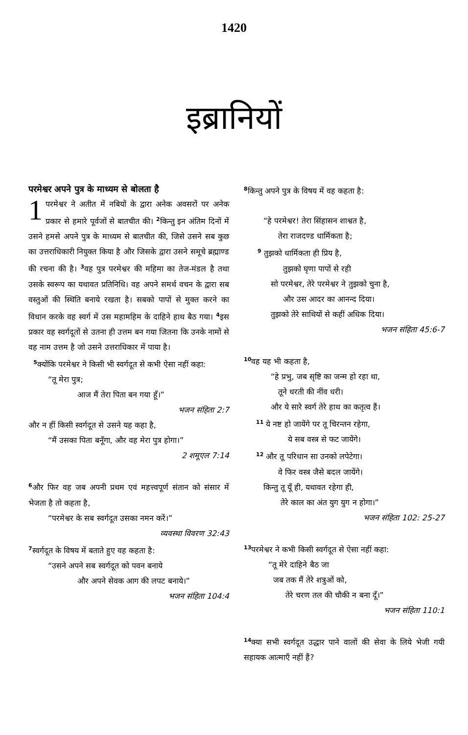1420
इब्रानियों
परमेश्वर अपने पुत्र के माध्यम से बोलता है
1 परमेश्वर ने अतीत में नबियों के द्वारा अनेक अवसरों पर अनेक प्रकार से हमारे पूर्वजों से बातचीत की। <sup>2</sup>किन्तु इन अंतिम दिनों में उसने हमसे अपने पुत्र के माध्यम से बातचीत की, जिसे उसने सब कुछ का उत्तराधिकारी नियुक्त किया है और जिसके द्वारा उसने समूचे ब्रह्माण्ड की रचना की है। <sup>3</sup>वह पुत्र परमेश्वर की महिमा का तेज-मंडल है तथा उसके स्वरूप का यथावत प्रतिनिधि। वह अपने समर्थ वचन के द्वारा सब वस्तुओं की स्थिति बनाये रखता है। सबको पापों से मुक्त करने का विधान करके वह स्वर्ग में उस महामहिम के दाहिने हाथ बैठ गया। <sup>4</sup>इस प्रकार वह स्वर्गदूतों से उतना ही उत्तम बन गया जितना कि उनके नामों से वह नाम उत्तम है जो उसने उत्तराधिकार में पाया है।
<sup>5</sup> क्योंकि परमेश्वर ने किसी भी स्वर्गदूत से कभी ऐसा नहीं कहा:
“तू मेरा पुत्र;
आज मैं तेरा पिता बन गया हूँ।”
भजन संहिता 2:7
और न हीं किसी स्वर्गदूत से उसने यह कहा है,
“मैं उसका पिता बनूँगा, और वह मेरा पुत्र होगा।”
2 शमूएल 7:14
<sup>6</sup> और फिर वह जब अपनी प्रथम एवं महत्त्वपूर्ण संतान को संसार में भेजता है तो कहता है,
“परमेश्वर के सब स्वर्गदूत उसका नमन करें।”
व्यवस्था विवरण 32:43
<sup>7</sup> स्वर्गदूत के विषय में बताते हुए वह कहता है:
“उसने अपने सब स्वर्गदूत को पवन बनाये
और अपने सेवक आग की लपट बनाये।”
भजन संहिता 104:4
<sup>8</sup> किन्तु अपने पुत्र के विषय में वह कहता है:
“हे परमेश्वर! तेरा सिंहासन शाश्वत है,
तेरा राजदण्ड धार्मिकता है;
<sup>9</sup> तुझको धार्मिकता ही प्रिय है,
तुझको घृणा पापों से रही
सो परमेश्वर, तेरे परमेश्वर ने तुझको चुना है,
और उस आदर का आनन्द दिया।
तुझको तेरे साथियों से कहीं अधिक दिया।
भजन संहिता 45:6-7
<sup>10</sup> वह यह भी कहता है,
“हे प्रभु, जब सृष्टि का जन्म हो रहा था,
तूने धरती की नींव धरी।
और ये सारे स्वर्ग तेरे हाथ का कतृत्व हैं।
<sup>11</sup> ये नष्ट हो जायेंगे पर तू चिरन्तन रहेगा,
ये सब वस्त्र से फट जायेंगे।
<sup>12</sup> और तू परिधान सा उनको लपेटेगा।
वे फिर वस्त्र जैसे बदल जायेंगे।
किन्तु तू यूँ ही, यथावत रहेगा ही,
तेरे काल का अंत युग युग न होगा।”
भजन संहिता 102: 25-27
<sup>13</sup> परमेश्वर ने कभी किसी स्वर्गदूत से ऐसा नहीं कहा:
“तू मेरे दाहिने बैठ जा
जब तक मैं तेरे शत्रुओं को,
तेरे चरण तल की चौकी न बना दूँ।”
भजन संहिता 110:1
<sup>14</sup> क्या सभी स्वर्गदूत उद्धार पाने वालों की सेवा के लिये भेजी गयी सहायक आत्माएँ नहीं हैं?